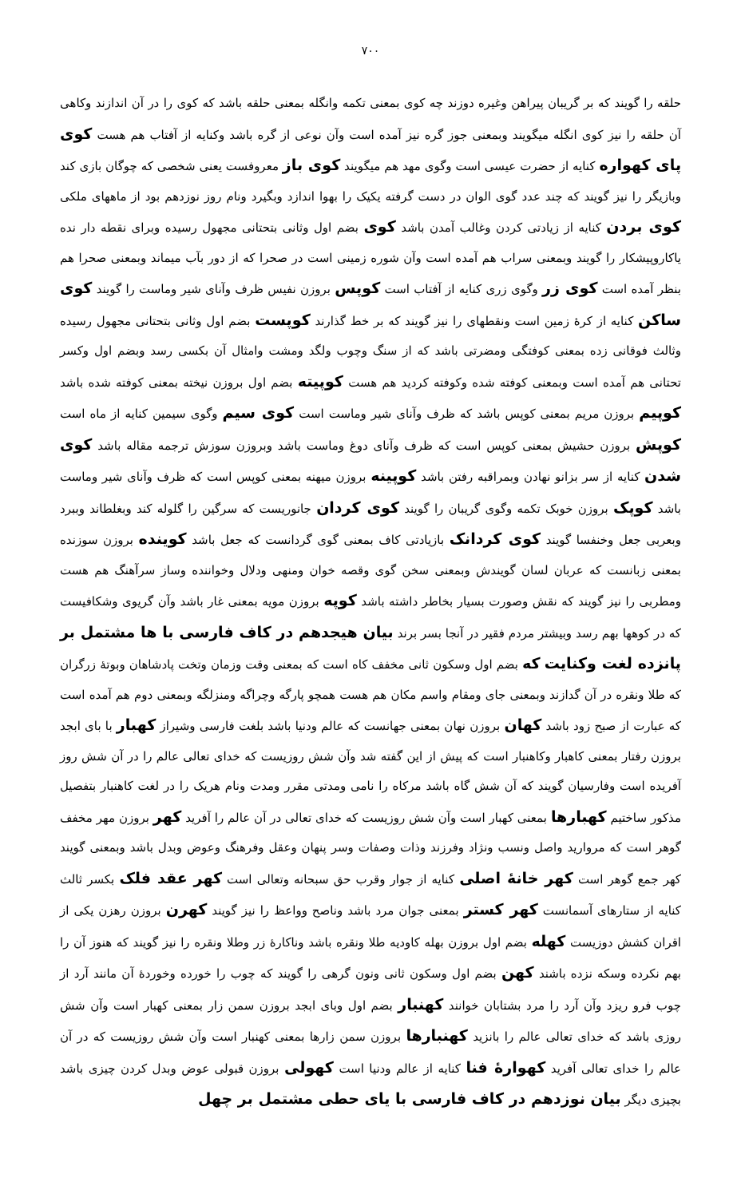۷۰۰
حلقه را گویند که بر گریبان پیراهن وغیره دوزند چه کوی بمعنی تکمه وانگله بمعنی حلقه باشد که کوی را در آن اندازند وکاهی آن حلقه را نیز کوی انگله میگویند وبمعنی جوز گره نیز آمده است وآن نوعی از گره باشد وکنایه از آفتاب هم هست کوی پای کهواره کنایه از حضرت عیسی است وگوی مهد هم میگویند کوی باز معروفست یعنی شخصی که چوگان بازی کند وبازیگر را نیز گویند که چند عدد گوی الوان در دست گرفته یکیک را بهوا اندازد وبگیرد ونام روز نوزدهم بود از ماههای ملکی کوی بردن کنایه از زیادتی کردن وغالب آمدن باشد کوی بضم اول وثانی بتحتانی مجهول رسیده وبرای نقطه دار نده یاکاروپیشکار را گویند وبمعنی سراب هم آمده است وآن شوره زمینی است در صحرا که از دور بآب میماند وبمعنی صحرا هم بنظر آمده است کوی زر وگوی زری کنایه از آفتاب است کوپس بروزن نفیس ظرف وآنای شیر وماست را گویند کوی ساکن کنایه از کرهٔ زمین است ونقطهای را نیز گویند که بر خط گذارند کوپست بضم اول وثانی بتحتانی مجهول رسیده وثالث فوقانی زده بمعنی کوفتگی ومضرتی باشد که از سنگ وچوب ولگد ومشت وامثال آن بکسی رسد وبضم اول وکسر تحتانی هم آمده است وبمعنی کوفته شده وکوفته کردید هم هست کوپیته بضم اول بروزن نیخته بمعنی کوفته شده باشد کوپیم بروزن مریم بمعنی کوپس باشد که ظرف وآنای شیر وماست است کوی سیم وگوی سیمین کنایه از ماه است کوپش بروزن حشیش بمعنی کوپس است که ظرف وآنای دوغ وماست باشد وبروزن سوزش ترجمه مقاله باشد کوی شدن کنایه از سر بزانو نهادن وبمراقبه رفتن باشد کوپینه بروزن میهنه بمعنی کوپس است که ظرف وآنای شیر وماست باشد کوپک بروزن خوبک تکمه وگوی گریبان را گویند کوی کردان جانوریست که سرگین را گلوله کند وبغلطاند وببرد وبعربی جعل وخنفسا گویند کوی کردانک بازیادتی کاف بمعنی گوی گردانست که جعل باشد کوینده بروزن سوزنده بمعنی زبانست که عربان لسان گویندش وبمعنی سخن گوی وقصه خوان ومنهی ودلال وخواننده وساز سرآهنگ هم هست ومطربی را نیز گویند که نقش وصورت بسیار بخاطر داشته باشد کوپه بروزن مویه بمعنی غار باشد وآن گریوی وشکافیست که در کوهها بهم رسد وبیشتر مردم فقیر در آنجا بسر برند بیان هیجدهم در کاف فارسی با ها مشتمل بر پانزده لغت وکنایت که بضم اول وسکون ثانی مخفف کاه است که بمعنی وقت وزمان وتخت پادشاهان وبوتهٔ زرگران که طلا ونقره در آن گدازند وبمعنی جای ومقام واسم مکان هم هست همچو پارگه وچراگه ومنزلگه وبمعنی دوم هم آمده است که عبارت از صبح زود باشد کهان بروزن نهان بمعنی جهانست که عالم ودنیا باشد بلغت فارسی وشیراز کهبار با بای ابجد بروزن رفتار بمعنی کاهبار وکاهنبار است که پیش از این گفته شد وآن شش روزیست که خدای تعالی عالم را در آن شش روز آفریده است وفارسیان گویند که آن شش گاه باشد مرکاه را نامی ومدتی مقرر ومدت ونام هریک را در لغت کاهنبار بتفصیل مذکور ساختیم کهبارها بمعنی کهبار است وآن شش روزیست که خدای تعالی در آن عالم را آفرید کهر بروزن مهر مخفف گوهر است که مروارید واصل ونسب ونژاد وفرزند وذات وصفات وسر پنهان وعقل وفرهنگ وعوض وبدل باشد وبمعنی گویند کهر جمع گوهر است کهر خانهٔ اصلی کنایه از جوار وقرب حق سبحانه وتعالی است کهر عقد فلک بکسر ثالث کنایه از ستارهای آسمانست کهر کستر بمعنی جوان مرد باشد وناصح وواعظ را نیز گویند کهرن بروزن رهزن یکی از اقران کشش دوزیست کهله بضم اول بروزن بهله کاودیه طلا ونقره باشد وناکارهٔ زر وطلا ونقره را نیز گویند که هنوز آن را بهم نکرده وسکه نزده باشند کهن بضم اول وسکون ثانی ونون گرهی را گویند که چوب را خورده وخوردهٔ آن مانند آرد از چوب فرو ریزد وآن آرد را مرد بشتابان خوانند کهنبار بضم اول وبای ابجد بروزن سمن زار بمعنی کهبار است وآن شش روزی باشد که خدای تعالی عالم را بانزید کهنبارها بروزن سمن زارها بمعنی کهنبار است وآن شش روزیست که در آن عالم را خدای تعالی آفرید کهوارهٔ فنا کنایه از عالم ودنیا است کهولی بروزن قبولی عوض وبدل کردن چیزی باشد بچیزی دیگر بیان نوزدهم در کاف فارسی با یای حطی مشتمل بر چهل